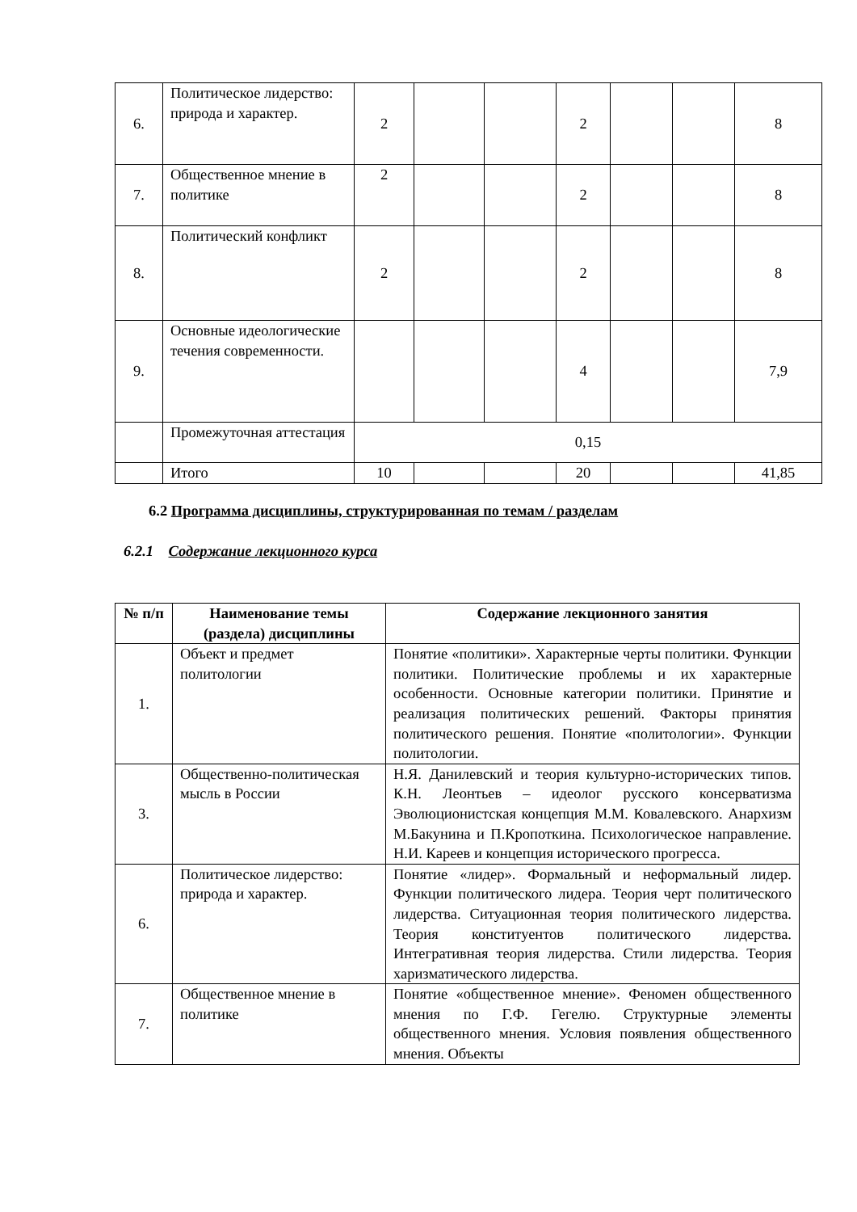| 6. | Политическое лидерство: природа и характер. | 2 | | | 2 | | | 8 |
| 7. | Общественное мнение в политике | 2 | | | 2 | | | 8 |
| 8. | Политический конфликт | 2 | | | 2 | | | 8 |
| 9. | Основные идеологические течения современности. | | | | 4 | | | 7,9 |
| | Промежуточная аттестация | 0,15 | | | | | | |
| | Итого | 10 | | | 20 | | | 41,85 |
6.2 Программа дисциплины, структурированная по темам / разделам
6.2.1 Содержание лекционного курса
| № п/п | Наименование темы (раздела) дисциплины | Содержание лекционного занятия |
| --- | --- | --- |
| 1. | Объект и предмет политологии | Понятие «политики». Характерные черты политики. Функции политики. Политические проблемы и их характерные особенности. Основные категории политики. Принятие и реализация политических решений. Факторы принятия политического решения. Понятие «политологии». Функции политологии. |
| 3. | Общественно-политическая мысль в России | Н.Я. Данилевский и теория культурно-исторических типов. К.Н. Леонтьев – идеолог русского консерватизма Эволюционистская концепция М.М. Ковалевского. Анархизм М.Бакунина и П.Кропоткина. Психологическое направление. Н.И. Кареев и концепция исторического прогресса. |
| 6. | Политическое лидерство: природа и характер. | Понятие «лидер». Формальный и неформальный лидер. Функции политического лидера. Теория черт политического лидерства. Ситуационная теория политического лидерства. Теория конституентов политического лидерства. Интегративная теория лидерства. Стили лидерства. Теория харизматического лидерства. |
| 7. | Общественное мнение в политике | Понятие «общественное мнение». Феномен общественного мнения по Г.Ф. Гегелю. Структурные элементы общественного мнения. Условия появления общественного мнения. Объекты |